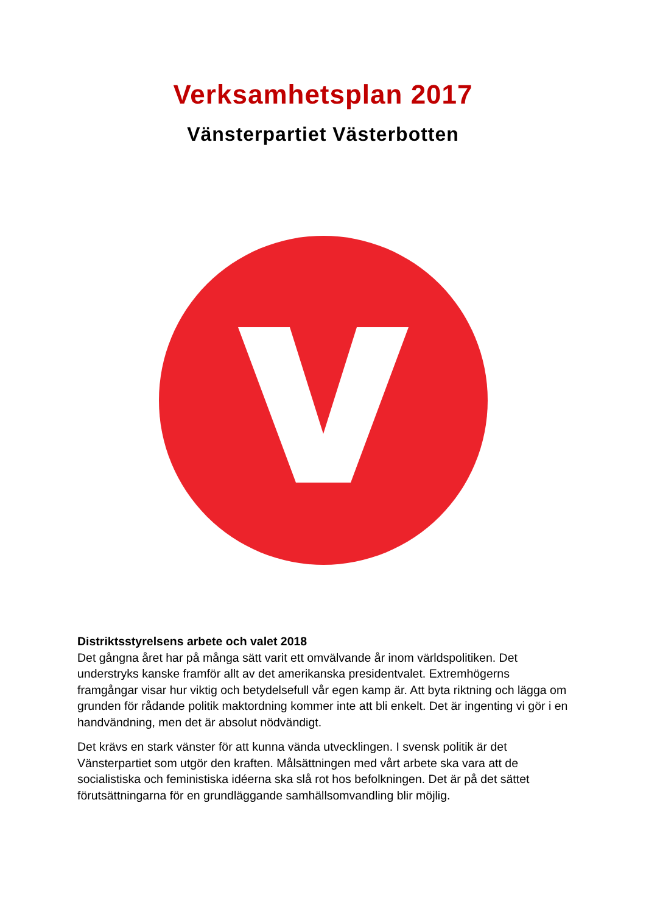Verksamhetsplan 2017
Vänsterpartiet Västerbotten
Distriktsstyrelsens arbete och valet 2018
Det gångna året har på många sätt varit ett omvälvande år inom världspolitiken. Det understryks kanske framför allt av det amerikanska presidentvalet. Extremhögerns framgångar visar hur viktig och betydelsefull vår egen kamp är. Att byta riktning och lägga om grunden för rådande politik maktordning kommer inte att bli enkelt. Det är ingenting vi gör i en handvändning, men det är absolut nödvändigt.
Det krävs en stark vänster för att kunna vända utvecklingen. I svensk politik är det Vänsterpartiet som utgör den kraften. Målsättningen med vårt arbete ska vara att de socialistiska och feministiska idéerna ska slå rot hos befolkningen. Det är på det sättet förutsättningarna för en grundläggande samhällsomvandling blir möjlig.